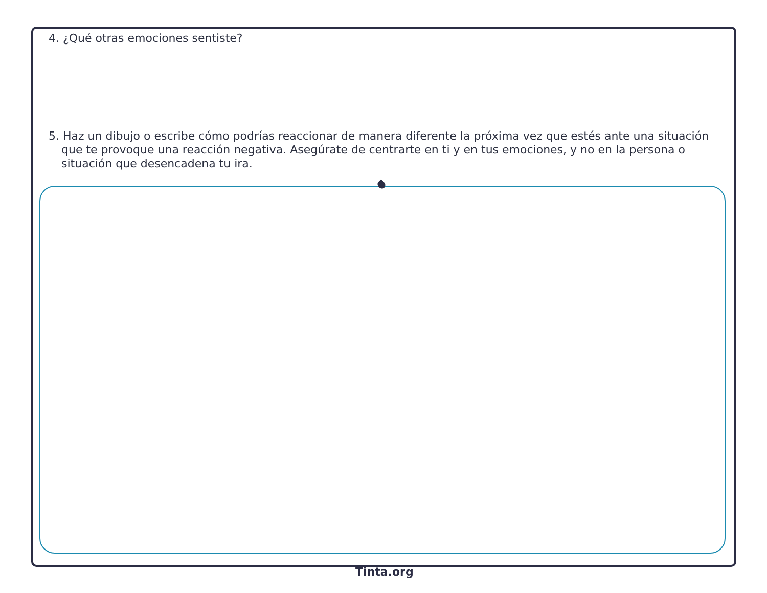4. ¿Qué otras emociones sentiste?
5. Haz un dibujo o escribe cómo podrías reaccionar de manera diferente la próxima vez que estés ante una situación que te provoque una reacción negativa. Asegúrate de centrarte en ti y en tus emociones, y no en la persona o situación que desencadena tu ira.
Tinta.org